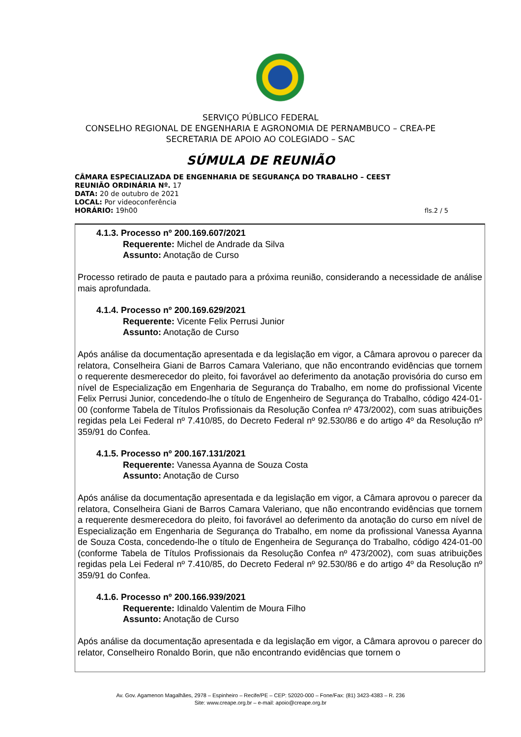SERVIÇO PÚBLICO FEDERAL
CONSELHO REGIONAL DE ENGENHARIA E AGRONOMIA DE PERNAMBUCO – CREA-PE
SECRETARIA DE APOIO AO COLEGIADO – SAC
SÚMULA DE REUNIÃO
CÂMARA ESPECIALIZADA DE ENGENHARIA DE SEGURANÇA DO TRABALHO – CEEST
REUNIÃO ORDINÁRIA Nº. 17
DATA: 20 de outubro de 2021
LOCAL: Por videoconferência
HORÁRIO: 19h00
fls.2 / 5
4.1.3. Processo nº 200.169.607/2021
Requerente: Michel de Andrade da Silva
Assunto: Anotação de Curso
Processo retirado de pauta e pautado para a próxima reunião, considerando a necessidade de análise mais aprofundada.
4.1.4. Processo nº 200.169.629/2021
Requerente: Vicente Felix Perrusi Junior
Assunto: Anotação de Curso
Após análise da documentação apresentada e da legislação em vigor, a Câmara aprovou o parecer da relatora, Conselheira Giani de Barros Camara Valeriano, que não encontrando evidências que tornem o requerente desmerecedor do pleito, foi favorável ao deferimento da anotação provisória do curso em nível de Especialização em Engenharia de Segurança do Trabalho, em nome do profissional Vicente Felix Perrusi Junior, concedendo-lhe o título de Engenheiro de Segurança do Trabalho, código 424-01-00 (conforme Tabela de Títulos Profissionais da Resolução Confea nº 473/2002), com suas atribuições regidas pela Lei Federal nº 7.410/85, do Decreto Federal nº 92.530/86 e do artigo 4º da Resolução nº 359/91 do Confea.
4.1.5. Processo nº 200.167.131/2021
Requerente: Vanessa Ayanna de Souza Costa
Assunto: Anotação de Curso
Após análise da documentação apresentada e da legislação em vigor, a Câmara aprovou o parecer da relatora, Conselheira Giani de Barros Camara Valeriano, que não encontrando evidências que tornem a requerente desmerecedora do pleito, foi favorável ao deferimento da anotação do curso em nível de Especialização em Engenharia de Segurança do Trabalho, em nome da profissional Vanessa Ayanna de Souza Costa, concedendo-lhe o título de Engenheira de Segurança do Trabalho, código 424-01-00 (conforme Tabela de Títulos Profissionais da Resolução Confea nº 473/2002), com suas atribuições regidas pela Lei Federal nº 7.410/85, do Decreto Federal nº 92.530/86 e do artigo 4º da Resolução nº 359/91 do Confea.
4.1.6. Processo nº 200.166.939/2021
Requerente: Idinaldo Valentim de Moura Filho
Assunto: Anotação de Curso
Após análise da documentação apresentada e da legislação em vigor, a Câmara aprovou o parecer do relator, Conselheiro Ronaldo Borin, que não encontrando evidências que tornem o
Av. Gov. Agamenon Magalhães, 2978 – Espinheiro – Recife/PE – CEP: 52020-000 – Fone/Fax: (81) 3423-4383 – R. 236
Site: www.creape.org.br – e-mail: apoio@creape.org.br